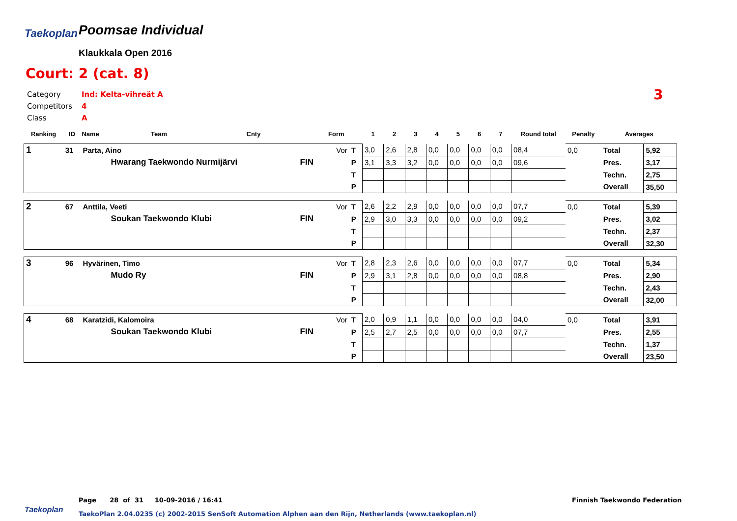Taekoplan Poomsae Individual
Klaukkala Open 2016
Court: 2 (cat. 8)
Category Ind: Kelta-vihreät A
Competitors 4
Class A
3
| Ranking | ID | Name | Team | Cnty | | Form | | 1 | 2 | 3 | 4 | 5 | 6 | 7 | Round total | Penalty | Averages | |
| --- | --- | --- | --- | --- | --- | --- | --- | --- | --- | --- | --- | --- | --- | --- | --- | --- | --- | --- |
| 1 | 31 | Parta, Aino | | | | Vor | T | 3,0 | 2,6 | 2,8 | 0,0 | 0,0 | 0,0 | 0,0 | 08,4 | 0,0 | Total | 5,92 |
| | | | Hwarang Taekwondo Nurmijärvi | | FIN | | P | 3,1 | 3,3 | 3,2 | 0,0 | 0,0 | 0,0 | 0,0 | 09,6 | | Pres. | 3,17 |
| | | | | | | | T | | | | | | | | | | Techn. | 2,75 |
| | | | | | | | P | | | | | | | | | | Overall | 35,50 |
| 2 | 67 | Anttila, Veeti | | | | Vor | T | 2,6 | 2,2 | 2,9 | 0,0 | 0,0 | 0,0 | 0,0 | 07,7 | 0,0 | Total | 5,39 |
| | | | Soukan Taekwondo Klubi | | FIN | | P | 2,9 | 3,0 | 3,3 | 0,0 | 0,0 | 0,0 | 0,0 | 09,2 | | Pres. | 3,02 |
| | | | | | | | T | | | | | | | | | | Techn. | 2,37 |
| | | | | | | | P | | | | | | | | | | Overall | 32,30 |
| 3 | 96 | Hyvärinen, Timo | | | | Vor | T | 2,8 | 2,3 | 2,6 | 0,0 | 0,0 | 0,0 | 0,0 | 07,7 | 0,0 | Total | 5,34 |
| | | | Mudo Ry | | FIN | | P | 2,9 | 3,1 | 2,8 | 0,0 | 0,0 | 0,0 | 0,0 | 08,8 | | Pres. | 2,90 |
| | | | | | | | T | | | | | | | | | | Techn. | 2,43 |
| | | | | | | | P | | | | | | | | | | Overall | 32,00 |
| 4 | 68 | Karatzidi, Kalomoira | | | | Vor | T | 2,0 | 0,9 | 1,1 | 0,0 | 0,0 | 0,0 | 0,0 | 04,0 | 0,0 | Total | 3,91 |
| | | | Soukan Taekwondo Klubi | | FIN | | P | 2,5 | 2,7 | 2,5 | 0,0 | 0,0 | 0,0 | 0,0 | 07,7 | | Pres. | 2,55 |
| | | | | | | | T | | | | | | | | | | Techn. | 1,37 |
| | | | | | | | P | | | | | | | | | | Overall | 23,50 |
Page 28 of 31 10-09-2016 / 16:41
Finnish Taekwondo Federation
Taekoplan
TaekoPlan 2.04.0235 (c) 2002-2015 SenSoft Automation Alphen aan den Rijn, Netherlands (www.taekoplan.nl)